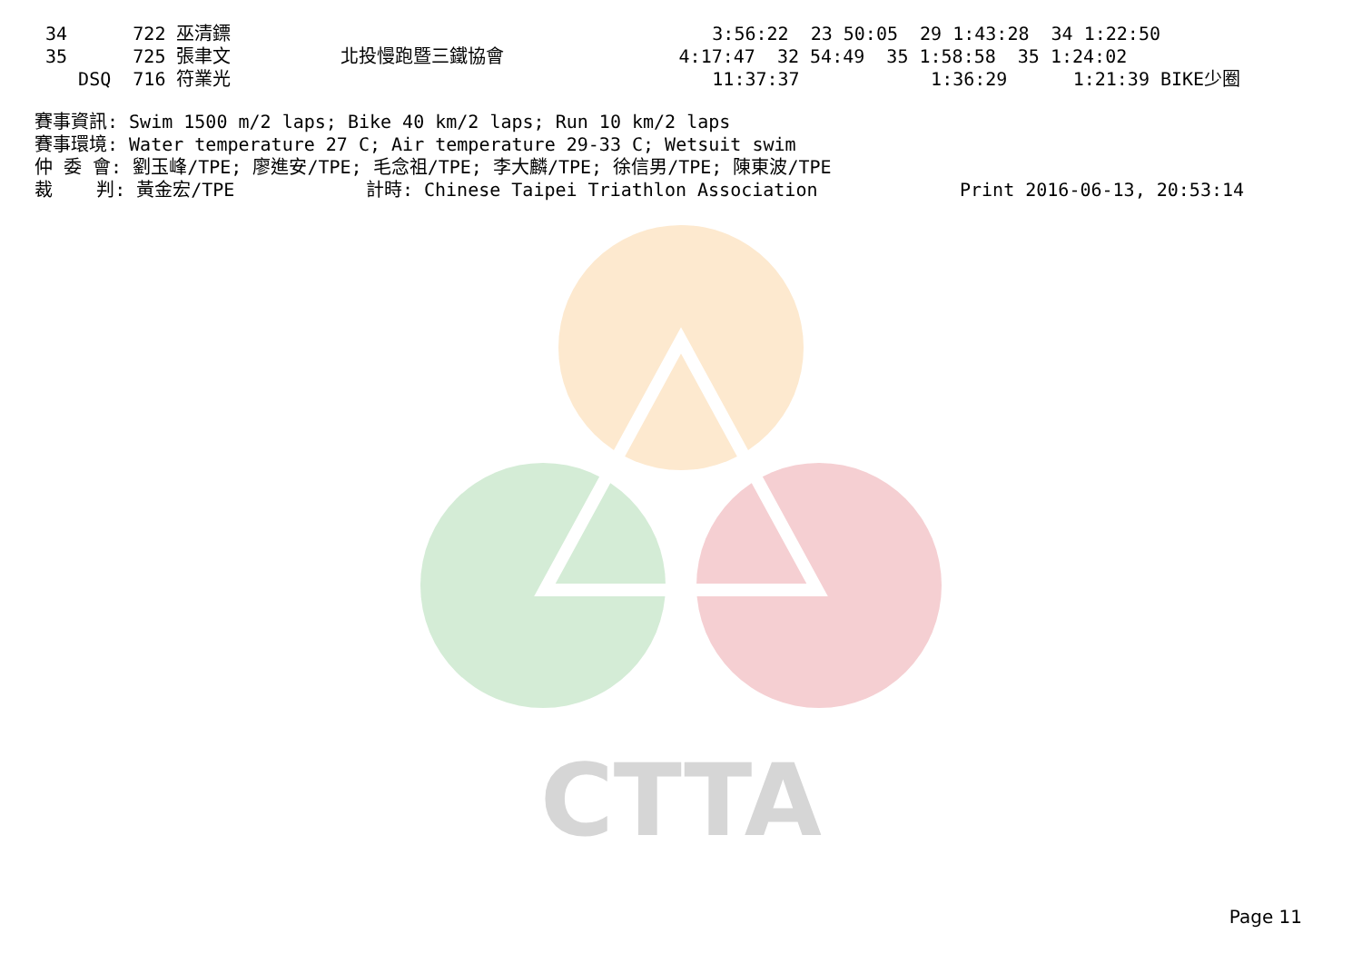CTTA
34      722 巫清鏢                                            3:56:22  23 50:05  29 1:43:28  34 1:22:50
35      725 張聿文          北投慢跑暨三鐵協會                4:17:47  32 54:49  35 1:58:58  35 1:24:02
   DSQ  716 符業光                                            11:37:37            1:36:29      1:21:39 BIKE少圈
賽事資訊: Swim 1500 m/2 laps; Bike 40 km/2 laps; Run 10 km/2 laps
賽事環境: Water temperature 27 C; Air temperature 29-33 C; Wetsuit swim
仲 委 會: 劉玉峰/TPE; 廖進安/TPE; 毛念祖/TPE; 李大麟/TPE; 徐信男/TPE; 陳東波/TPE
裁    判: 黃金宏/TPE            計時: Chinese Taipei Triathlon Association             Print 2016-06-13, 20:53:14
Page 11